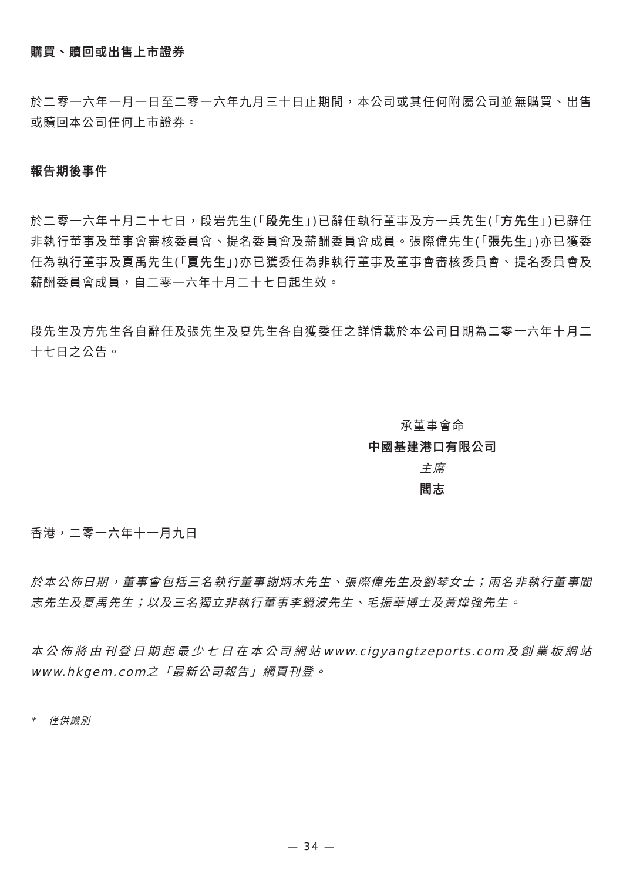購買、贖回或出售上市證券
於二零一六年一月一日至二零一六年九月三十日止期間，本公司或其任何附屬公司並無購買、出售或贖回本公司任何上市證券。
報告期後事件
於二零一六年十月二十七日，段岩先生(「段先生」)已辭任執行董事及方一兵先生(「方先生」)已辭任非執行董事及董事會審核委員會、提名委員會及薪酬委員會成員。張際偉先生(「張先生」)亦已獲委任為執行董事及夏禹先生(「夏先生」)亦已獲委任為非執行董事及董事會審核委員會、提名委員會及薪酬委員會成員，自二零一六年十月二十七日起生效。
段先生及方先生各自辭任及張先生及夏先生各自獲委任之詳情載於本公司日期為二零一六年十月二十七日之公告。
承董事會命
中國基建港口有限公司
主席
閻志
香港，二零一六年十一月九日
於本公佈日期，董事會包括三名執行董事謝炳木先生、張際偉先生及劉琴女士；兩名非執行董事閻志先生及夏禹先生；以及三名獨立非執行董事李鏡波先生、毛振華博士及黃煒強先生。
本公佈將由刊登日期起最少七日在本公司網站www.cigyangtzeports.com及創業板網站www.hkgem.com之「最新公司報告」網頁刊登。
* 僅供識別
— 34 —